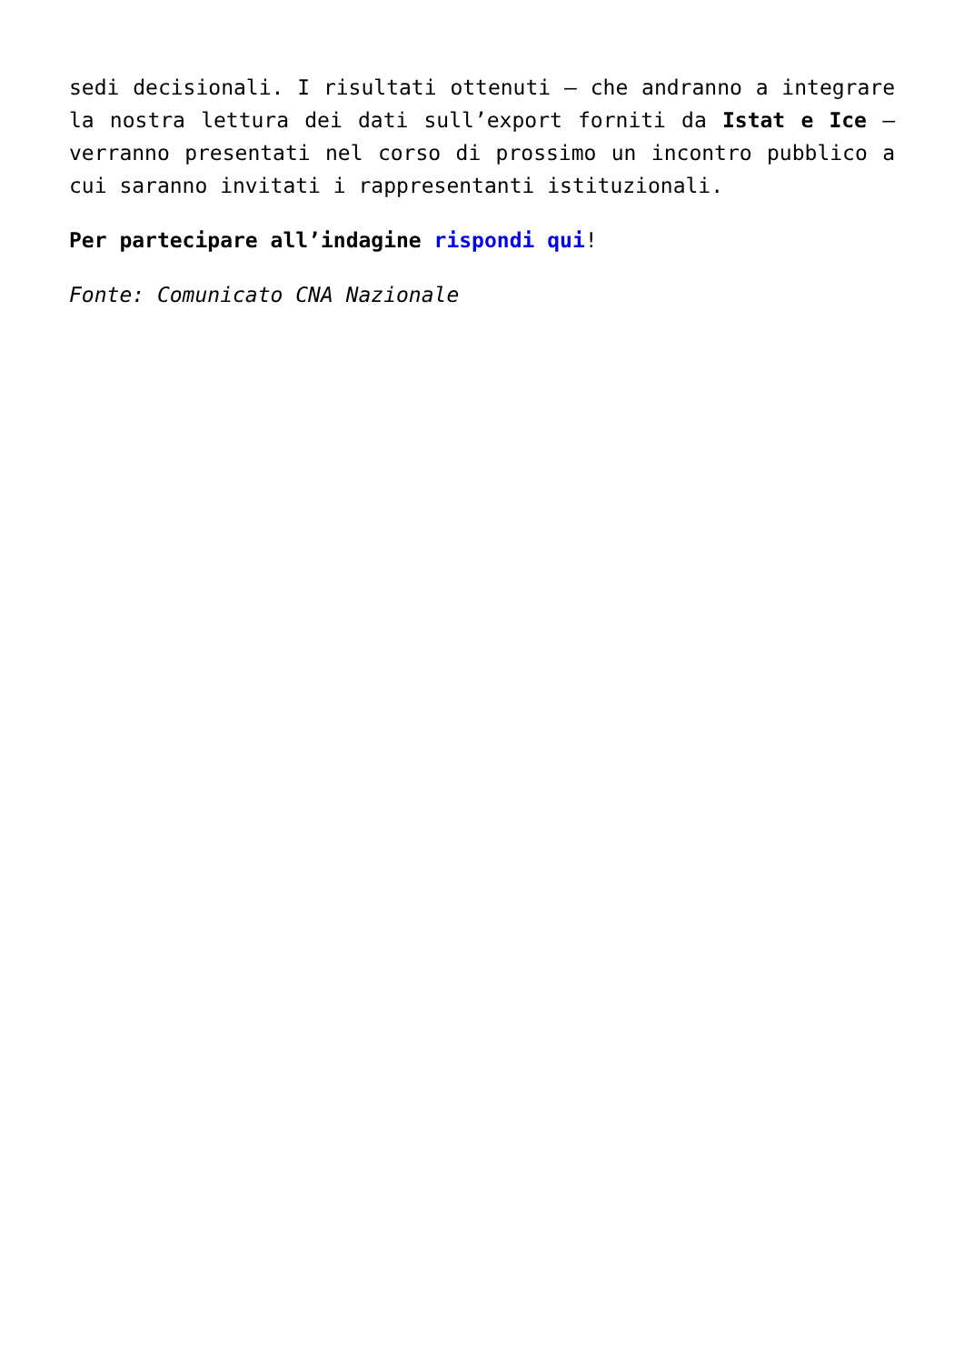sedi decisionali. I risultati ottenuti – che andranno a integrare la nostra lettura dei dati sull’export forniti da Istat e Ice – verranno presentati nel corso di prossimo un incontro pubblico a cui saranno invitati i rappresentanti istituzionali.
Per partecipare all’indagine rispondi qui!
Fonte: Comunicato CNA Nazionale